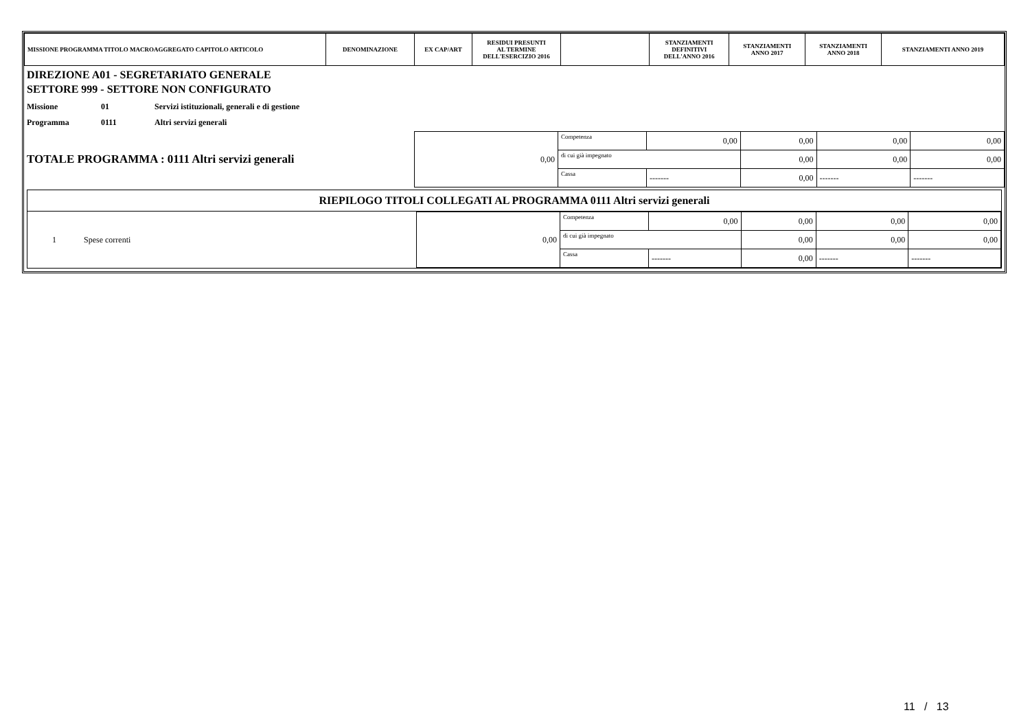| MISSIONE PROGRAMMA TITOLO MACROAGGREGATO CAPITOLO ARTICOLO | DENOMINAZIONE | EX CAP/ART | RESIDUI PRESUNTI AL TERMINE DELL'ESERCIZIO 2016 | | STANZIAMENTI DEFINITIVI DELL'ANNO 2016 | STANZIAMENTI ANNO 2017 | STANZIAMENTI ANNO 2018 | STANZIAMENTI ANNO 2019 |
| --- | --- | --- | --- | --- | --- | --- | --- | --- |
DIREZIONE A01 - SEGRETARIATO GENERALE
SETTORE 999 - SETTORE NON CONFIGURATO
| Missione | 01 | Servizi istituzionali, generali e di gestione |
| Programma | 0111 | Altri servizi generali |
| TOTALE PROGRAMMA : 0111 Altri servizi generali | 0,00 | Competenza | 0,00 | 0,00 | 0,00 | 0,00 |
| | | di cui già impegnato | | 0,00 | 0,00 | 0,00 |
| | | Cassa | ------- | 0,00 | ------- | ------- |
RIEPILOGO TITOLI COLLEGATI AL PROGRAMMA 0111 Altri servizi generali
| 1 | Spese correnti | 0,00 | Competenza | 0,00 | 0,00 | 0,00 | 0,00 |
| | | | di cui già impegnato | | 0,00 | 0,00 | 0,00 |
| | | | Cassa | ------- | 0,00 | ------- | ------- |
11 / 13